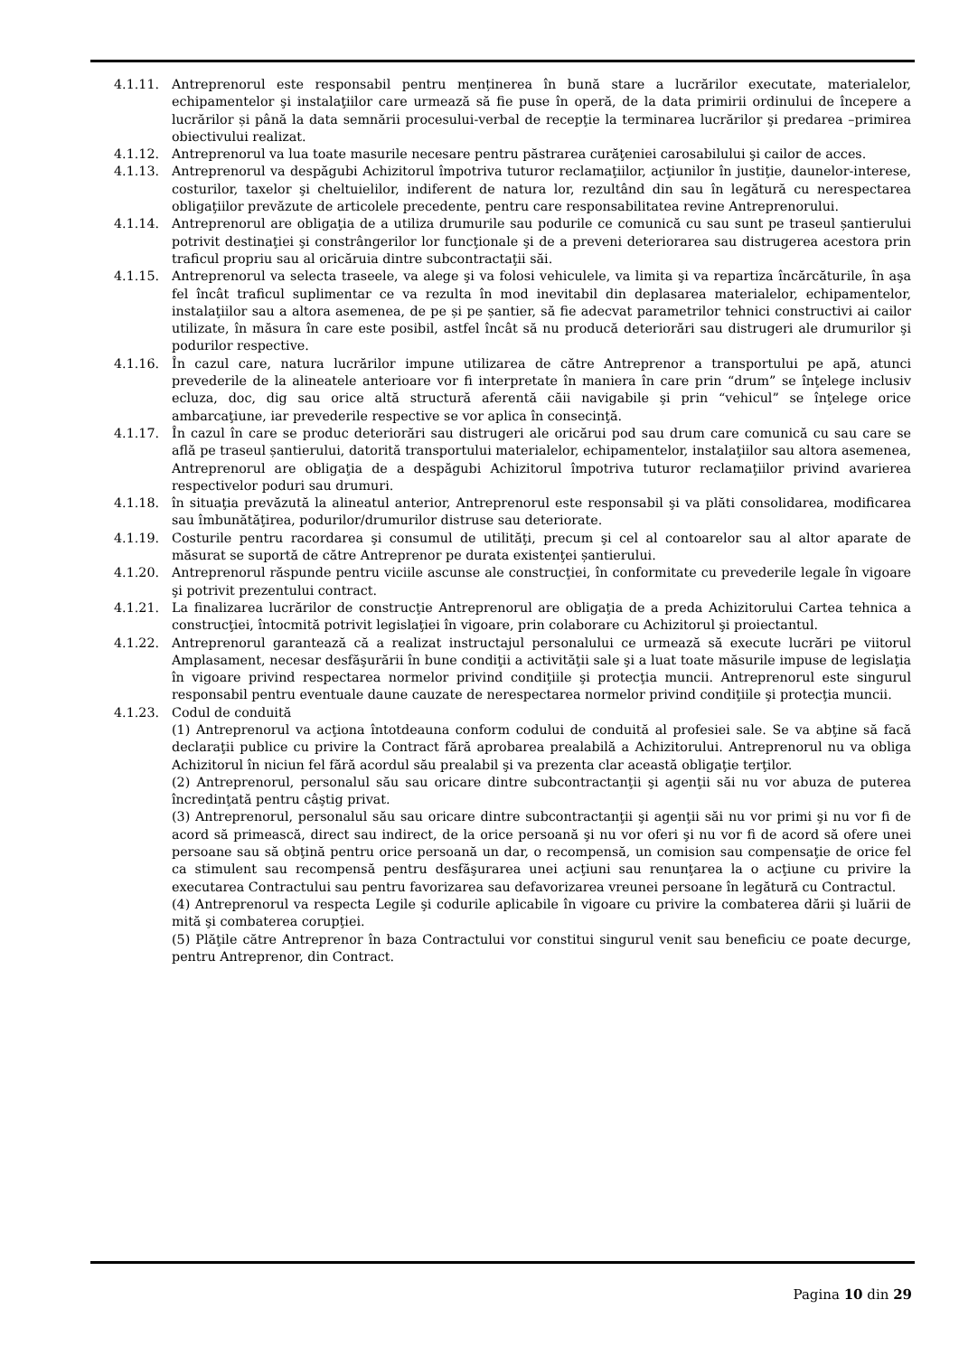4.1.11. Antreprenorul este responsabil pentru menținerea în bună stare a lucrărilor executate, materialelor, echipamentelor şi instalaţiilor care urmează să fie puse în operă, de la data primirii ordinului de începere a lucrărilor și până la data semnării procesului-verbal de recepţie la terminarea lucrărilor şi predarea –primirea obiectivului realizat.
4.1.12. Antreprenorul va lua toate masurile necesare pentru păstrarea curăţeniei carosabilului şi cailor de acces.
4.1.13. Antreprenorul va despăgubi Achizitorul împotriva tuturor reclamaţiilor, acţiunilor în justiţie, daunelor-interese, costurilor, taxelor şi cheltuielilor, indiferent de natura lor, rezultând din sau în legătură cu nerespectarea obligaţiilor prevăzute de articolele precedente, pentru care responsabilitatea revine Antreprenorului.
4.1.14. Antreprenorul are obligaţia de a utiliza drumurile sau podurile ce comunică cu sau sunt pe traseul șantierului potrivit destinaţiei şi constrângerilor lor funcţionale şi de a preveni deteriorarea sau distrugerea acestora prin traficul propriu sau al oricăruia dintre subcontractaţii săi.
4.1.15. Antreprenorul va selecta traseele, va alege şi va folosi vehiculele, va limita şi va repartiza încărcăturile, în aşa fel încât traficul suplimentar ce va rezulta în mod inevitabil din deplasarea materialelor, echipamentelor, instalaţiilor sau a altora asemenea, de pe și pe șantier, să fie adecvat parametrilor tehnici constructivi ai cailor utilizate, în măsura în care este posibil, astfel încât să nu producă deteriorări sau distrugeri ale drumurilor şi podurilor respective.
4.1.16. În cazul care, natura lucrărilor impune utilizarea de către Antreprenor a transportului pe apă, atunci prevederile de la alineatele anterioare vor fi interpretate în maniera în care prin “drum” se înţelege inclusiv ecluza, doc, dig sau orice altă structură aferentă căii navigabile şi prin “vehicul” se înţelege orice ambarcaţiune, iar prevederile respective se vor aplica în consecinţă.
4.1.17. În cazul în care se produc deteriorări sau distrugeri ale oricărui pod sau drum care comunică cu sau care se află pe traseul șantierului, datorită transportului materialelor, echipamentelor, instalaţiilor sau altora asemenea, Antreprenorul are obligaţia de a despăgubi Achizitorul împotriva tuturor reclamaţiilor privind avarierea respectivelor poduri sau drumuri.
4.1.18. în situaţia prevăzută la alineatul anterior, Antreprenorul este responsabil şi va plăti consolidarea, modificarea sau îmbunătăţirea, podurilor/drumurilor distruse sau deteriorate.
4.1.19. Costurile pentru racordarea şi consumul de utilităţi, precum şi cel al contoarelor sau al altor aparate de măsurat se suportă de către Antreprenor pe durata existenţei șantierului.
4.1.20. Antreprenorul răspunde pentru viciile ascunse ale construcţiei, în conformitate cu prevederile legale în vigoare şi potrivit prezentului contract.
4.1.21. La finalizarea lucrărilor de construcţie Antreprenorul are obligaţia de a preda Achizitorului Cartea tehnica a construcţiei, întocmită potrivit legislaţiei în vigoare, prin colaborare cu Achizitorul şi proiectantul.
4.1.22. Antreprenorul garantează că a realizat instructajul personalului ce urmează să execute lucrări pe viitorul Amplasament, necesar desfăşurării în bune condiţii a activităţii sale şi a luat toate măsurile impuse de legislaţia în vigoare privind respectarea normelor privind condiţiile şi protecţia muncii. Antreprenorul este singurul responsabil pentru eventuale daune cauzate de nerespectarea normelor privind condiţiile şi protecţia muncii.
4.1.23. Codul de conduită
(1) Antreprenorul va acţiona întotdeauna conform codului de conduită al profesiei sale. Se va abţine să facă declaraţii publice cu privire la Contract fără aprobarea prealabilă a Achizitorului. Antreprenorul nu va obliga Achizitorul în niciun fel fără acordul său prealabil şi va prezenta clar această obligaţie terţilor.
(2) Antreprenorul, personalul său sau oricare dintre subcontractanţii şi agenţii săi nu vor abuza de puterea încredinţată pentru câştig privat.
(3) Antreprenorul, personalul său sau oricare dintre subcontractanţii şi agenţii săi nu vor primi şi nu vor fi de acord să primească, direct sau indirect, de la orice persoană şi nu vor oferi şi nu vor fi de acord să ofere unei persoane sau să obţină pentru orice persoană un dar, o recompensă, un comision sau compensaţie de orice fel ca stimulent sau recompensă pentru desfăşurarea unei acţiuni sau renunţarea la o acţiune cu privire la executarea Contractului sau pentru favorizarea sau defavorizarea vreunei persoane în legătură cu Contractul.
(4) Antreprenorul va respecta Legile şi codurile aplicabile în vigoare cu privire la combaterea dării şi luării de mită şi combaterea corupţiei.
(5) Plăţile către Antreprenor în baza Contractului vor constitui singurul venit sau beneficiu ce poate decurge, pentru Antreprenor, din Contract.
Pagina 10 din 29